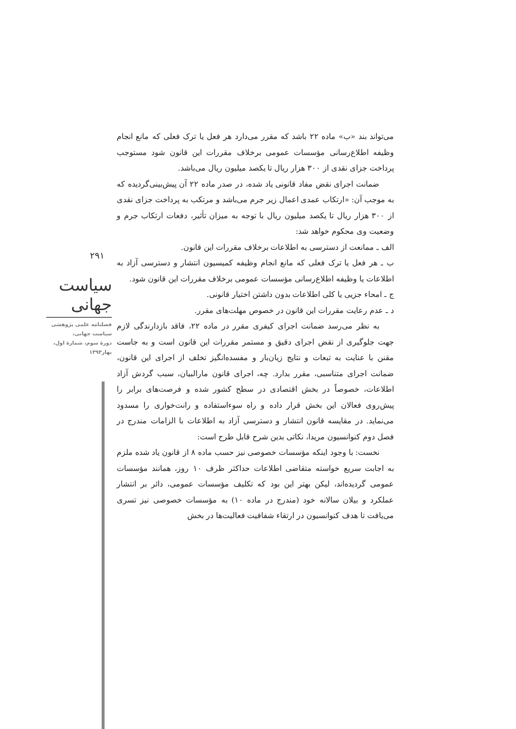۲۹۱
سیاست جهانی
فصلنامه علمی پژوهشی
سیاست جهانی،
دورهٔ سوم، شمارهٔ اول،
بهار۱۳۹۳
می‌تواند بند «ب» ماده ۲۲ باشد که مقرر می‌دارد هر فعل یا ترک فعلی که مانع انجام وظیفه اطلاع‌رسانی مؤسسات عمومی برخلاف مقررات این قانون شود مستوجب پرداخت جزای نقدی از ۳۰۰ هزار ریال تا یکصد میلیون ریال می‌باشد.
ضمانت اجرای نقض مفاد قانونی یاد شده، در صدر ماده ۲۲ آن پیش‌بینی‌گردیده که به موجب آن: «ارتکاب عمدی اعمال زیر جرم می‌باشد و مرتکب به پرداخت جزای نقدی از ۳۰۰ هزار ریال تا یکصد میلیون ریال با توجه به میزان تأثیر، دفعات ارتکاب جرم و وضعیت وی محکوم خواهد شد:
الف ـ ممانعت از دسترسی به اطلاعات برخلاف مقررات این قانون.
ب ـ هر فعل یا ترک فعلی که مانع انجام وظیفه کمیسیون انتشار و دسترسی آزاد به اطلاعات یا وظیفه اطلاع‌رسانی مؤسسات عمومی برخلاف مقررات این قانون شود.
ج ـ امحاء جزیی یا کلی اطلاعات بدون داشتن اختیار قانونی.
د ـ عدم رعایت مقررات این قانون در خصوص مهلت‌های مقرر.
به نظر می‌رسد ضمانت اجرای کیفری مقرر در ماده ۲۲، فاقد بازدارندگی لازم جهت جلوگیری از نقض اجرای دقیق و مستمر مقررات این قانون است و به جاست مقنن با عنایت به تبعات و نتایج زیان‌بار و مفسده‌انگیز تخلف از اجرای این قانون، ضمانت اجرای متناسبی، مقرر بدارد. چه، اجرای قانون مارالبیان، سبب گردش آزاد اطلاعات، خصوصاً در بخش اقتصادی در سطح کشور شده و فرصت‌های برابر را پیش‌روی فعالان این بخش قرار داده و راه سوءاستفاده و رانت‌خواری را مسدود می‌نماید. در مقایسه قانون انتشار و دسترسی آزاد به اطلاعات با الزامات مندرج در فصل دوم کنوانسیون مریدا، نکاتی بدین شرح قابل طرح است:
نخست: با وجود اینکه مؤسسات خصوصی نیز حسب ماده ۸ از قانون یاد شده ملزم به اجابت سریع خواسته متقاضی اطلاعات حداکثر ظرف ۱۰ روز، همانند مؤسسات عمومی گردیده‌اند، لیکن بهتر این بود که تکلیف مؤسسات عمومی، دائر بر انتشار عملکرد و بیلان سالانه خود (مندرج در ماده ۱۰) به مؤسسات خصوصی نیز تسری می‌یافت تا هدف کنوانسیون در ارتقاء شفافیت فعالیت‌ها در بخش